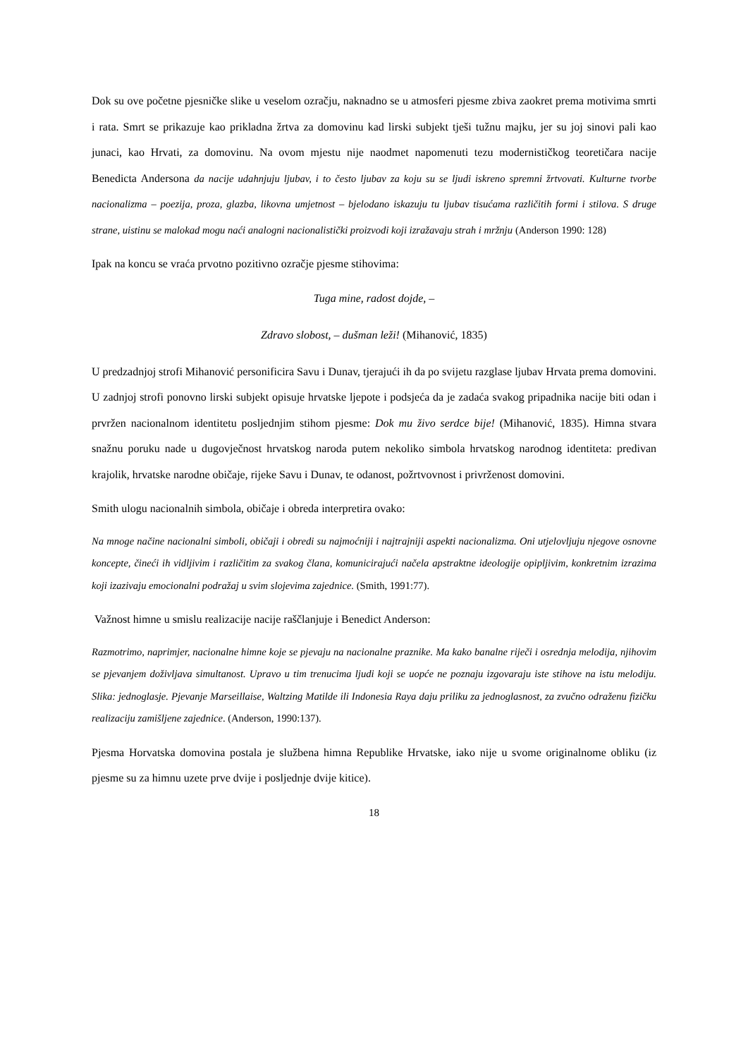Dok su ove početne pjesničke slike u veselom ozračju, naknadno se u atmosferi pjesme zbiva zaokret prema motivima smrti i rata. Smrt se prikazuje kao prikladna žrtva za domovinu kad lirski subjekt tješi tužnu majku, jer su joj sinovi pali kao junaci, kao Hrvati, za domovinu. Na ovom mjestu nije naodmet napomenuti tezu modernističkog teoretičara nacije Benedicta Andersona da nacije udahnjuju ljubav, i to često ljubav za koju su se ljudi iskreno spremni žrtvovati. Kulturne tvorbe nacionalizma – poezija, proza, glazba, likovna umjetnost – bjelodano iskazuju tu ljubav tisućama različitih formi i stilova. S druge strane, uistinu se malokad mogu naći analogni nacionalistički proizvodi koji izražavaju strah i mržnju (Anderson 1990: 128)
Ipak na koncu se vraća prvotno pozitivno ozračje pjesme stihovima:
Tuga mine, radost dojde, –
Zdravo slobost, – dušman leži! (Mihanović, 1835)
U predzadnjoj strofi Mihanović personificira Savu i Dunav, tjerajući ih da po svijetu razglase ljubav Hrvata prema domovini. U zadnjoj strofi ponovno lirski subjekt opisuje hrvatske ljepote i podsjeća da je zadaća svakog pripadnika nacije biti odan i prvržen nacionalnom identitetu posljednjim stihom pjesme: Dok mu živo serdce bije! (Mihanović, 1835). Himna stvara snažnu poruku nade u dugovječnost hrvatskog naroda putem nekoliko simbola hrvatskog narodnog identiteta: predivan krajolik, hrvatske narodne običaje, rijeke Savu i Dunav, te odanost, požrtvovnost i privrženost domovini.
Smith ulogu nacionalnih simbola, običaje i obreda interpretira ovako:
Na mnoge načine nacionalni simboli, običaji i obredi su najmoćniji i najtrajniji aspekti nacionalizma. Oni utjelovljuju njegove osnovne koncepte, čineći ih vidljivim i različitim za svakog člana, komunicirajući načela apstraktne ideologije opipljivim, konkretnim izrazima koji izazivaju emocionalni podražaj u svim slojevima zajednice. (Smith, 1991:77).
Važnost himne u smislu realizacije nacije raščlanjuje i Benedict Anderson:
Razmotrimo, naprimjer, nacionalne himne koje se pjevaju na nacionalne praznike. Ma kako banalne riječi i osrednja melodija, njihovim se pjevanjem doživljava simultanost. Upravo u tim trenucima ljudi koji se uopće ne poznaju izgovaraju iste stihove na istu melodiju. Slika: jednoglasje. Pjevanje Marseillaise, Waltzing Matilde ili Indonesia Raya daju priliku za jednoglasnost, za zvučno odraženu fizičku realizaciju zamišljene zajednice. (Anderson, 1990:137).
Pjesma Horvatska domovina postala je službena himna Republike Hrvatske, iako nije u svome originalnome obliku (iz pjesme su za himnu uzete prve dvije i posljednje dvije kitice).
18